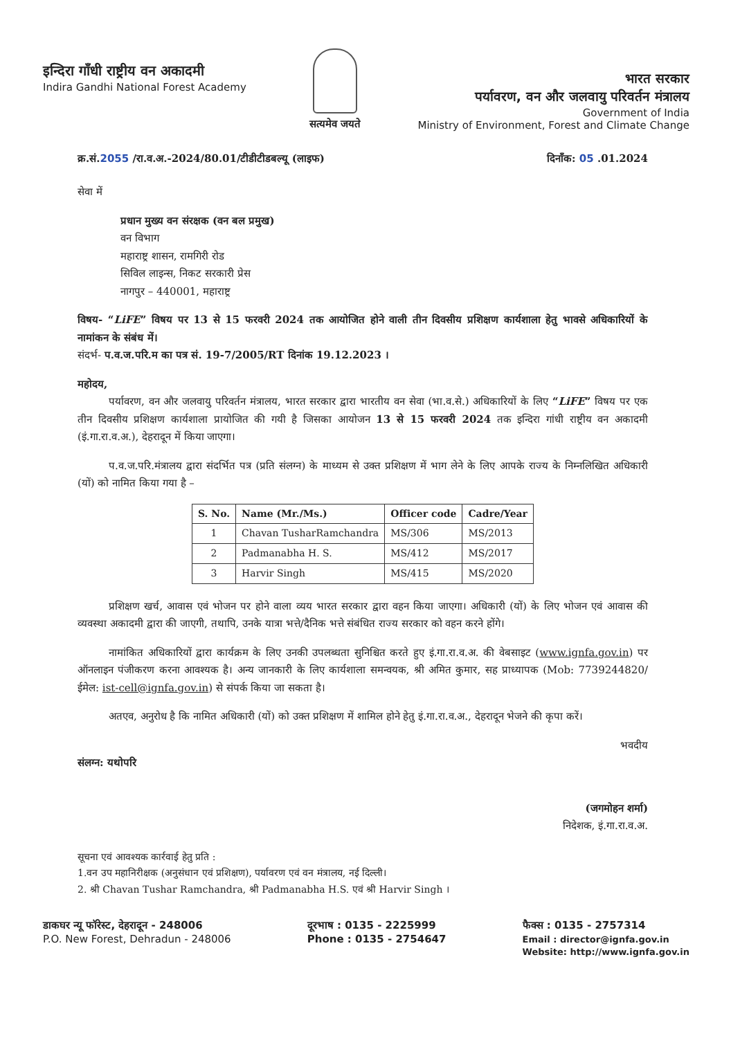इन्दिरा गाँधी राष्ट्रीय वन अकादमी
Indira Gandhi National Forest Academy
सत्यमेव जयते
भारत सरकार
पर्यावरण, वन और जलवायु परिवर्तन मंत्रालय
Government of India
Ministry of Environment, Forest and Climate Change
क्र.सं.2055 /रा.व.अ.-2024/80.01/टीडीटीडबल्यू (लाइफ) दिनाँक: 05 .01.2024
सेवा में
प्रधान मुख्य वन संरक्षक (वन बल प्रमुख)
वन विभाग
महाराष्ट्र शासन, रामगिरी रोड
सिविल लाइन्स, निकट सरकारी प्रेस
नागपुर – 440001, महाराष्ट्र
विषय- “LiFE” विषय पर 13 से 15 फरवरी 2024 तक आयोजित होने वाली तीन दिवसीय प्रशिक्षण कार्यशाला हेतु भावसे अधिकारियों के नामांकन के संबंध में।
संदर्भ- प.व.ज.परि.म का पत्र सं. 19-7/2005/RT दिनांक 19.12.2023 ।
महोदय,
   पर्यावरण, वन और जलवायु परिवर्तन मंत्रालय, भारत सरकार द्वारा भारतीय वन सेवा (भा.व.से.) अधिकारियों के लिए “LiFE” विषय पर एक तीन दिवसीय प्रशिक्षण कार्यशाला प्रायोजित की गयी है जिसका आयोजन 13 से 15 फरवरी 2024 तक इन्दिरा गांधी राष्ट्रीय वन अकादमी (इं.गा.रा.व.अ.), देहरादून में किया जाएगा।
   प.व.ज.परि.मंत्रालय द्वारा संदर्भित पत्र (प्रति संलग्न) के माध्यम से उक्त प्रशिक्षण में भाग लेने के लिए आपके राज्य के निम्नलिखित अधिकारी (यों) को नामित किया गया है –
| S. No. | Name (Mr./Ms.) | Officer code | Cadre/Year |
| --- | --- | --- | --- |
| 1 | Chavan TusharRamchandra | MS/306 | MS/2013 |
| 2 | Padmanabha H. S. | MS/412 | MS/2017 |
| 3 | Harvir Singh | MS/415 | MS/2020 |
   प्रशिक्षण खर्च, आवास एवं भोजन पर होने वाला व्यय भारत सरकार द्वारा वहन किया जाएगा। अधिकारी (यों) के लिए भोजन एवं आवास की व्यवस्था अकादमी द्वारा की जाएगी, तथापि, उनके यात्रा भत्ते/दैनिक भत्ते संबंधित राज्य सरकार को वहन करने होंगे।
   नामांकित अधिकारियों द्वारा कार्यक्रम के लिए उनकी उपलब्धता सुनिश्चित करते हुए इं.गा.रा.व.अ. की वेबसाइट (www.ignfa.gov.in) पर ऑनलाइन पंजीकरण करना आवश्यक है। अन्य जानकारी के लिए कार्यशाला समन्वयक, श्री अमित कुमार, सह प्राध्यापक (Mob: 7739244820/ईमेल: ist-cell@ignfa.gov.in) से संपर्क किया जा सकता है।
   अतएव, अनुरोध है कि नामित अधिकारी (यों) को उक्त प्रशिक्षण में शामिल होने हेतु इं.गा.रा.व.अ., देहरादून भेजने की कृपा करें।
भवदीय
संलग्न: यथोपरि
(जगमोहन शर्मा)
निदेशक, इं.गा.रा.व.अ.
सूचना एवं आवश्यक कार्रवाई हेतु प्रति :
1.वन उप महानिरीक्षक (अनुसंधान एवं प्रशिक्षण), पर्यावरण एवं वन मंत्रालय, नई दिल्ली।
2. श्री Chavan Tushar Ramchandra, श्री Padmanabha H.S. एवं श्री Harvir Singh ।
डाकघर न्यू फॉरेस्ट, देहरादून - 248006
P.O. New Forest, Dehradun - 248006
दूरभाष : 0135 - 2225999
Phone : 0135 - 2754647
फैक्स : 0135 - 2757314
Email : director@ignfa.gov.in
Website: http://www.ignfa.gov.in